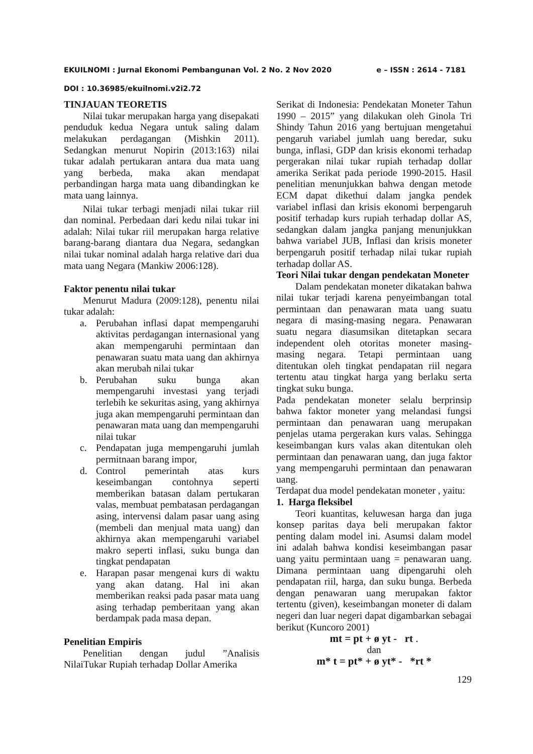EKUILNOMI : Jurnal Ekonomi Pembangunan Vol. 2 No. 2 Nov 2020 e – ISSN : 2614 - 7181
DOI : 10.36985/ekuilnomi.v2i2.72
TINJAUAN TEORETIS
Nilai tukar merupakan harga yang disepakati penduduk kedua Negara untuk saling dalam melakukan perdagangan (Mishkin 2011). Sedangkan menurut Nopirin (2013:163) nilai tukar adalah pertukaran antara dua mata uang yang berbeda, maka akan mendapat perbandingan harga mata uang dibandingkan ke mata uang lainnya.
Nilai tukar terbagi menjadi nilai tukar riil dan nominal. Perbedaan dari kedu nilai tukar ini adalah: Nilai tukar riil merupakan harga relative barang-barang diantara dua Negara, sedangkan nilai tukar nominal adalah harga relative dari dua mata uang Negara (Mankiw 2006:128).
Faktor penentu nilai tukar
Menurut Madura (2009:128), penentu nilai tukar adalah:
a. Perubahan inflasi dapat mempengaruhi aktivitas perdagangan internasional yang akan mempengaruhi permintaan dan penawaran suatu mata uang dan akhirnya akan merubah nilai tukar
b. Perubahan suku bunga akan mempengaruhi investasi yang terjadi terlebih ke sekuritas asing, yang akhirnya juga akan mempengaruhi permintaan dan penawaran mata uang dan mempengaruhi nilai tukar
c. Pendapatan juga mempengaruhi jumlah permitnaan barang impor,
d. Control pemerintah atas kurs keseimbangan contohnya seperti memberikan batasan dalam pertukaran valas, membuat pembatasan perdagangan asing, intervensi dalam pasar uang asing (membeli dan menjual mata uang) dan akhirnya akan mempengaruhi variabel makro seperti inflasi, suku bunga dan tingkat pendapatan
e. Harapan pasar mengenai kurs di waktu yang akan datang. Hal ini akan memberikan reaksi pada pasar mata uang asing terhadap pemberitaan yang akan berdampak pada masa depan.
Penelitian Empiris
Penelitian dengan judul ”Analisis NilaiTukar Rupiah terhadap Dollar Amerika
Serikat di Indonesia: Pendekatan Moneter Tahun 1990 – 2015” yang dilakukan oleh Ginola Tri Shindy Tahun 2016 yang bertujuan mengetahui pengaruh variabel jumlah uang beredar, suku bunga, inflasi, GDP dan krisis ekonomi terhadap pergerakan nilai tukar rupiah terhadap dollar amerika Serikat pada periode 1990-2015. Hasil penelitian menunjukkan bahwa dengan metode ECM dapat dikethui dalam jangka pendek variabel inflasi dan krisis ekonomi berpengaruh positif terhadap kurs rupiah terhadap dollar AS, sedangkan dalam jangka panjang menunjukkan bahwa variabel JUB, Inflasi dan krisis moneter berpengaruh positif terhadap nilai tukar rupiah terhadap dollar AS.
Teori Nilai tukar dengan pendekatan Moneter
Dalam pendekatan moneter dikatakan bahwa nilai tukar terjadi karena penyeimbangan total permintaan dan penawaran mata uang suatu negara di masing-masing negara. Penawaran suatu negara diasumsikan ditetapkan secara independent oleh otoritas moneter masing-masing negara. Tetapi permintaan uang ditentukan oleh tingkat pendapatan riil negara tertentu atau tingkat harga yang berlaku serta tingkat suku bunga.
Pada pendekatan moneter selalu berprinsip bahwa faktor moneter yang melandasi fungsi permintaan dan penawaran uang merupakan penjelas utama pergerakan kurs valas. Sehingga keseimbangan kurs valas akan ditentukan oleh permintaan dan penawaran uang, dan juga faktor yang mempengaruhi permintaan dan penawaran uang.
Terdapat dua model pendekatan moneter , yaitu:
1. Harga fleksibel
Teori kuantitas, keluwesan harga dan juga konsep paritas daya beli merupakan faktor penting dalam model ini. Asumsi dalam model ini adalah bahwa kondisi keseimbangan pasar uang yaitu permintaan uang = penawaran uang. Dimana permintaan uang dipengaruhi oleh pendapatan riil, harga, dan suku bunga. Berbeda dengan penawaran uang merupakan faktor tertentu (given), keseimbangan moneter di dalam negeri dan luar negeri dapat digambarkan sebagai berikut (Kuncoro 2001)
mt = pt + ø yt - rt .
dan
m* t = pt* + ø yt* - *rt *
129